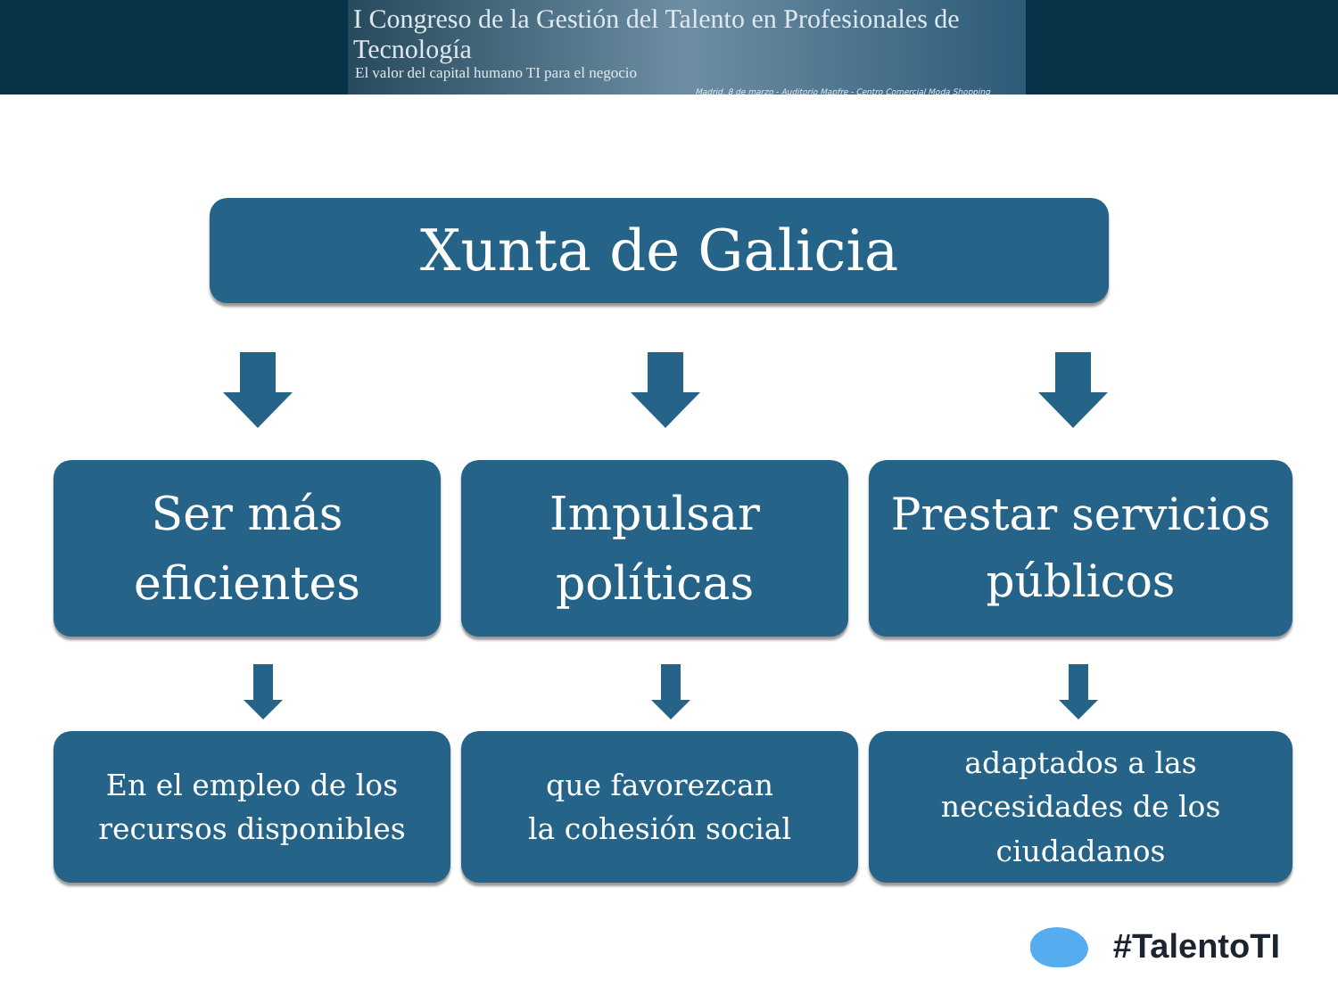I Congreso de la Gestión del Talento en Profesionales de Tecnología
El valor del capital humano TI para el negocio
Madrid, 8 de marzo - Auditorio Mapfre - Centro Comercial Moda Shopping
Xunta de Galicia
Ser más
eficientes
Impulsar
políticas
Prestar servicios
públicos
En el empleo de los
recursos disponibles
que favorezcan
la cohesión social
adaptados a las
necesidades de los
ciudadanos
#TalentoTI